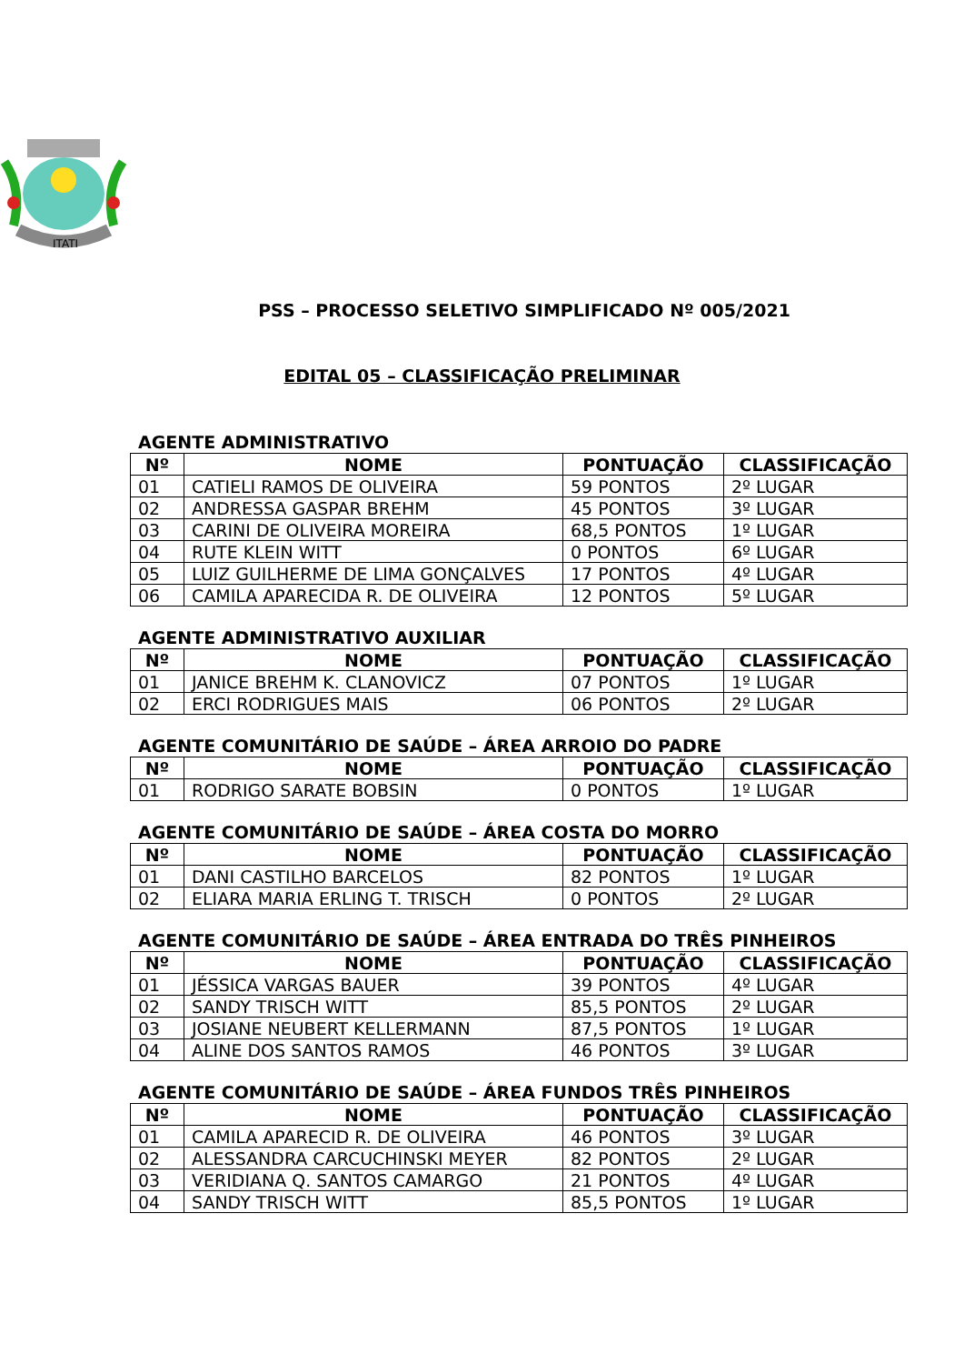ITATI
PSS – PROCESSO SELETIVO SIMPLIFICADO Nº 005/2021
EDITAL 05 – CLASSIFICAÇÃO PRELIMINAR
AGENTE ADMINISTRATIVO
| Nº | NOME | PONTUAÇÃO | CLASSIFICAÇÃO |
| --- | --- | --- | --- |
| 01 | CATIELI RAMOS DE OLIVEIRA | 59 PONTOS | 2º LUGAR |
| 02 | ANDRESSA GASPAR BREHM | 45 PONTOS | 3º LUGAR |
| 03 | CARINI DE OLIVEIRA MOREIRA | 68,5 PONTOS | 1º LUGAR |
| 04 | RUTE KLEIN WITT | 0 PONTOS | 6º LUGAR |
| 05 | LUIZ GUILHERME DE LIMA GONÇALVES | 17 PONTOS | 4º LUGAR |
| 06 | CAMILA APARECIDA R. DE OLIVEIRA | 12 PONTOS | 5º LUGAR |
AGENTE ADMINISTRATIVO AUXILIAR
| Nº | NOME | PONTUAÇÃO | CLASSIFICAÇÃO |
| --- | --- | --- | --- |
| 01 | JANICE BREHM K. CLANOVICZ | 07 PONTOS | 1º LUGAR |
| 02 | ERCI RODRIGUES MAIS | 06 PONTOS | 2º LUGAR |
AGENTE COMUNITÁRIO DE SAÚDE – ÁREA ARROIO DO PADRE
| Nº | NOME | PONTUAÇÃO | CLASSIFICAÇÃO |
| --- | --- | --- | --- |
| 01 | RODRIGO SARATE BOBSIN | 0 PONTOS | 1º LUGAR |
AGENTE COMUNITÁRIO DE SAÚDE – ÁREA COSTA DO MORRO
| Nº | NOME | PONTUAÇÃO | CLASSIFICAÇÃO |
| --- | --- | --- | --- |
| 01 | DANI CASTILHO BARCELOS | 82 PONTOS | 1º LUGAR |
| 02 | ELIARA MARIA ERLING T. TRISCH | 0 PONTOS | 2º LUGAR |
AGENTE COMUNITÁRIO DE SAÚDE – ÁREA ENTRADA DO TRÊS PINHEIROS
| Nº | NOME | PONTUAÇÃO | CLASSIFICAÇÃO |
| --- | --- | --- | --- |
| 01 | JÉSSICA VARGAS BAUER | 39 PONTOS | 4º LUGAR |
| 02 | SANDY TRISCH WITT | 85,5 PONTOS | 2º LUGAR |
| 03 | JOSIANE NEUBERT KELLERMANN | 87,5 PONTOS | 1º LUGAR |
| 04 | ALINE DOS SANTOS RAMOS | 46 PONTOS | 3º LUGAR |
AGENTE COMUNITÁRIO DE SAÚDE – ÁREA FUNDOS TRÊS PINHEIROS
| Nº | NOME | PONTUAÇÃO | CLASSIFICAÇÃO |
| --- | --- | --- | --- |
| 01 | CAMILA APARECID R. DE OLIVEIRA | 46 PONTOS | 3º LUGAR |
| 02 | ALESSANDRA CARCUCHINSKI MEYER | 82 PONTOS | 2º LUGAR |
| 03 | VERIDIANA Q. SANTOS CAMARGO | 21 PONTOS | 4º LUGAR |
| 04 | SANDY TRISCH WITT | 85,5 PONTOS | 1º LUGAR |